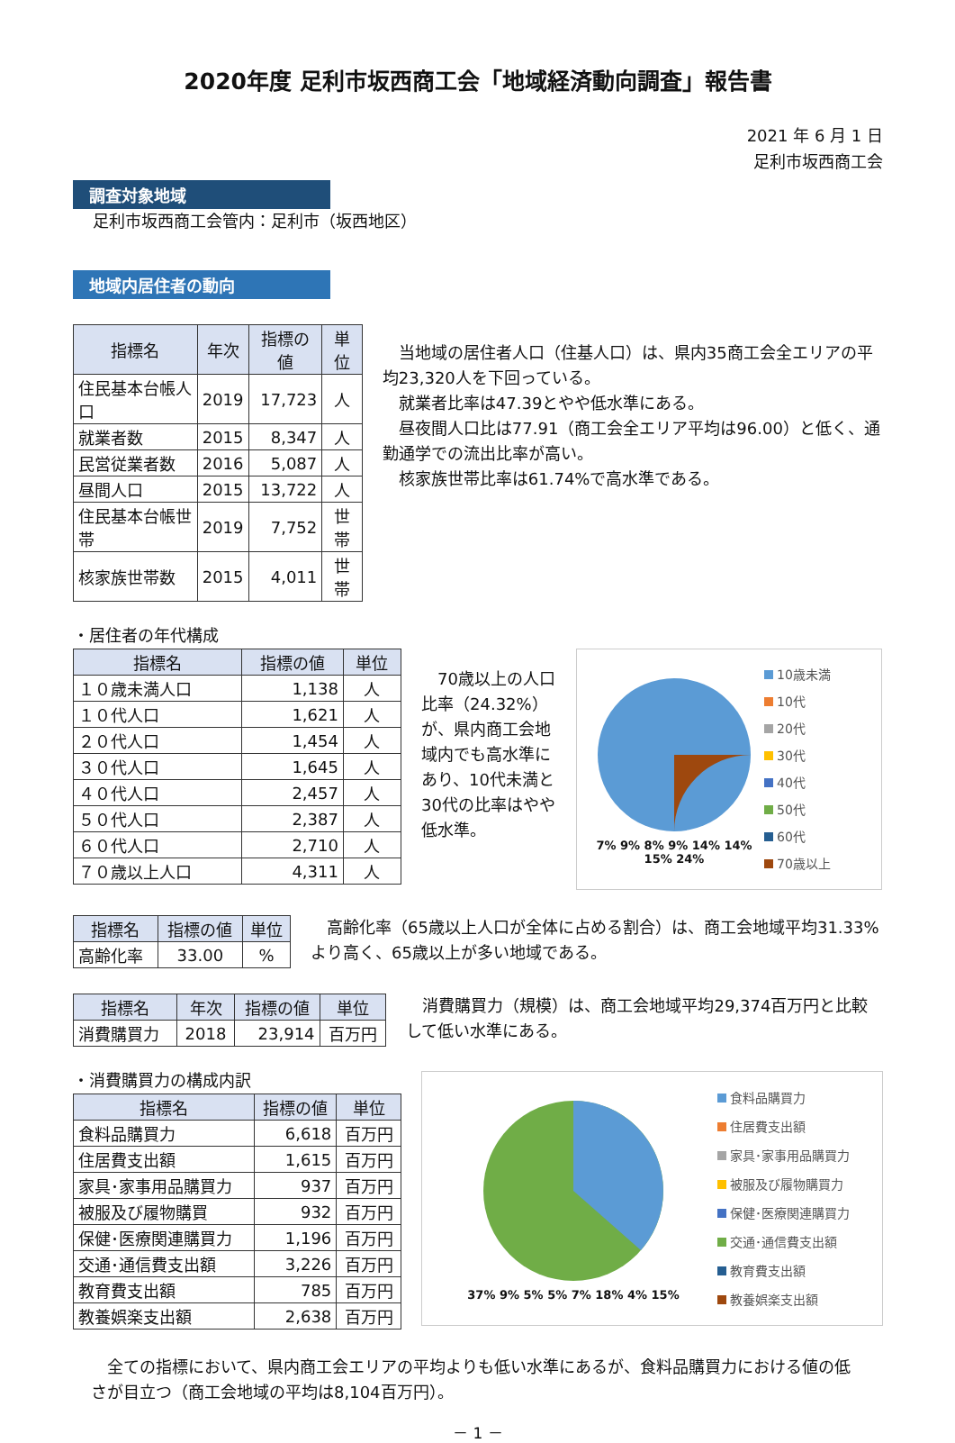2020年度 足利市坂西商工会「地域経済動向調査」報告書
2021 年 6 月 1 日
足利市坂西商工会
調査対象地域
足利市坂西商工会管内：足利市（坂西地区）
地域内居住者の動向
| 指標名 | 年次 | 指標の値 | 単位 |
| --- | --- | --- | --- |
| 住民基本台帳人口 | 2019 | 17,723 | 人 |
| 就業者数 | 2015 | 8,347 | 人 |
| 民営従業者数 | 2016 | 5,087 | 人 |
| 昼間人口 | 2015 | 13,722 | 人 |
| 住民基本台帳世帯 | 2019 | 7,752 | 世帯 |
| 核家族世帯数 | 2015 | 4,011 | 世帯 |
　当地域の居住者人口（住基人口）は、県内35商工会全エリアの平均23,320人を下回っている。
　就業者比率は47.39とやや低水準にある。
　昼夜間人口比は77.91（商工会全エリア平均は96.00）と低く、通勤通学での流出比率が高い。
　核家族世帯比率は61.74%で高水準である。
・居住者の年代構成
| 指標名 | 指標の値 | 単位 |
| --- | --- | --- |
| １０歳未満人口 | 1,138 | 人 |
| １０代人口 | 1,621 | 人 |
| ２０代人口 | 1,454 | 人 |
| ３０代人口 | 1,645 | 人 |
| ４０代人口 | 2,457 | 人 |
| ５０代人口 | 2,387 | 人 |
| ６０代人口 | 2,710 | 人 |
| ７０歳以上人口 | 4,311 | 人 |
　70歳以上の人口比率（24.32%）が、県内商工会地域内でも高水準にあり、10代未満と30代の比率はやや低水準。
7% 9% 8% 9% 14% 14% 15% 24%
10歳未満
10代
20代
30代
40代
50代
60代
70歳以上
| 指標名 | 指標の値 | 単位 |
| --- | --- | --- |
| 高齢化率 | 33.00 | % |
　高齢化率（65歳以上人口が全体に占める割合）は、商工会地域平均31.33%より高く、65歳以上が多い地域である。
| 指標名 | 年次 | 指標の値 | 単位 |
| --- | --- | --- | --- |
| 消費購買力 | 2018 | 23,914 | 百万円 |
　消費購買力（規模）は、商工会地域平均29,374百万円と比較して低い水準にある。
・消費購買力の構成内訳
| 指標名 | 指標の値 | 単位 |
| --- | --- | --- |
| 食料品購買力 | 6,618 | 百万円 |
| 住居費支出額 | 1,615 | 百万円 |
| 家具･家事用品購買力 | 937 | 百万円 |
| 被服及び履物購買 | 932 | 百万円 |
| 保健･医療関連購買力 | 1,196 | 百万円 |
| 交通･通信費支出額 | 3,226 | 百万円 |
| 教育費支出額 | 785 | 百万円 |
| 教養娯楽支出額 | 2,638 | 百万円 |
37% 9% 5% 5% 7% 18% 4% 15%
食料品購買力
住居費支出額
家具･家事用品購買力
被服及び履物購買力
保健･医療関連購買力
交通･通信費支出額
教育費支出額
教養娯楽支出額
　全ての指標において、県内商工会エリアの平均よりも低い水準にあるが、食料品購買力における値の低さが目立つ（商工会地域の平均は8,104百万円）。
－ 1 －